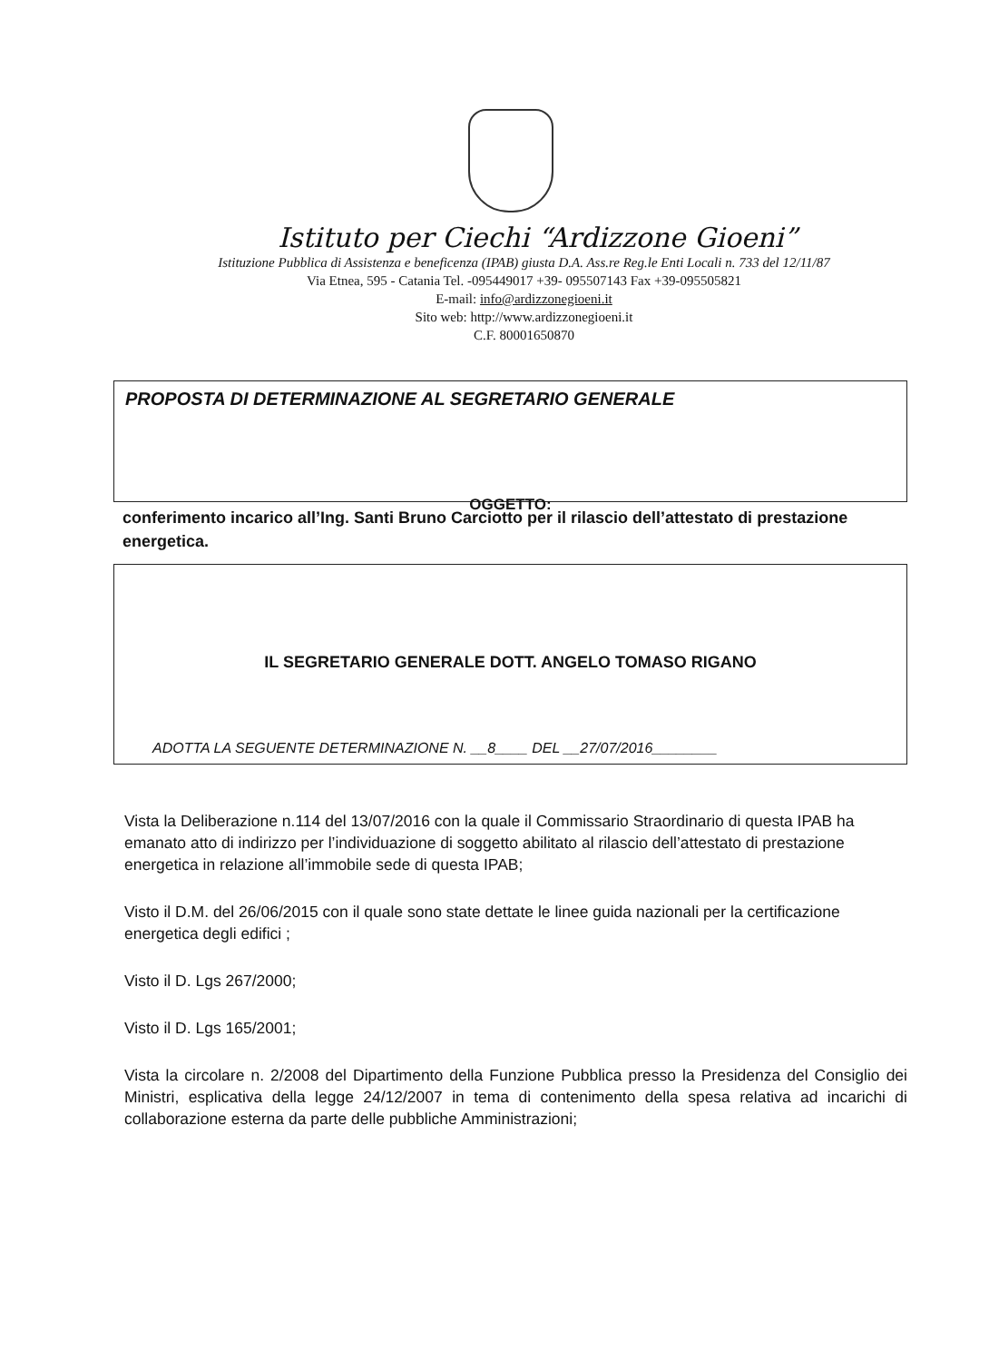Istituto per Ciechi “Ardizzone Gioeni”
Istituzione Pubblica di Assistenza e beneficenza (IPAB) giusta D.A. Ass.re Reg.le Enti Locali n. 733 del 12/11/87
Via Etnea, 595 - Catania Tel. -095449017 +39- 095507143 Fax +39-095505821
E-mail: info@ardizzonegioeni.it
Sito web: http://www.ardizzonegioeni.it
C.F. 80001650870
PROPOSTA DI DETERMINAZIONE AL SEGRETARIO GENERALE
OGGETTO:
conferimento incarico all’Ing. Santi Bruno Carciotto per il rilascio dell’attestato di prestazione energetica.
IL SEGRETARIO GENERALE DOTT. ANGELO TOMASO RIGANO
ADOTTA LA SEGUENTE DETERMINAZIONE N. __8____ DEL __27/07/2016________
Vista la Deliberazione n.114 del 13/07/2016 con la quale il Commissario Straordinario di questa IPAB ha emanato atto di indirizzo per l’individuazione di soggetto abilitato al rilascio dell’attestato di prestazione energetica in relazione all’immobile sede di questa IPAB;
Visto il D.M. del 26/06/2015 con il quale sono state dettate le linee guida nazionali per la certificazione energetica degli edifici ;
Visto il D. Lgs 267/2000;
Visto il D. Lgs 165/2001;
Vista la circolare n. 2/2008 del Dipartimento della Funzione Pubblica presso la Presidenza del Consiglio dei Ministri, esplicativa della legge 24/12/2007 in tema di contenimento della spesa relativa ad incarichi di collaborazione esterna da parte delle pubbliche Amministrazioni;